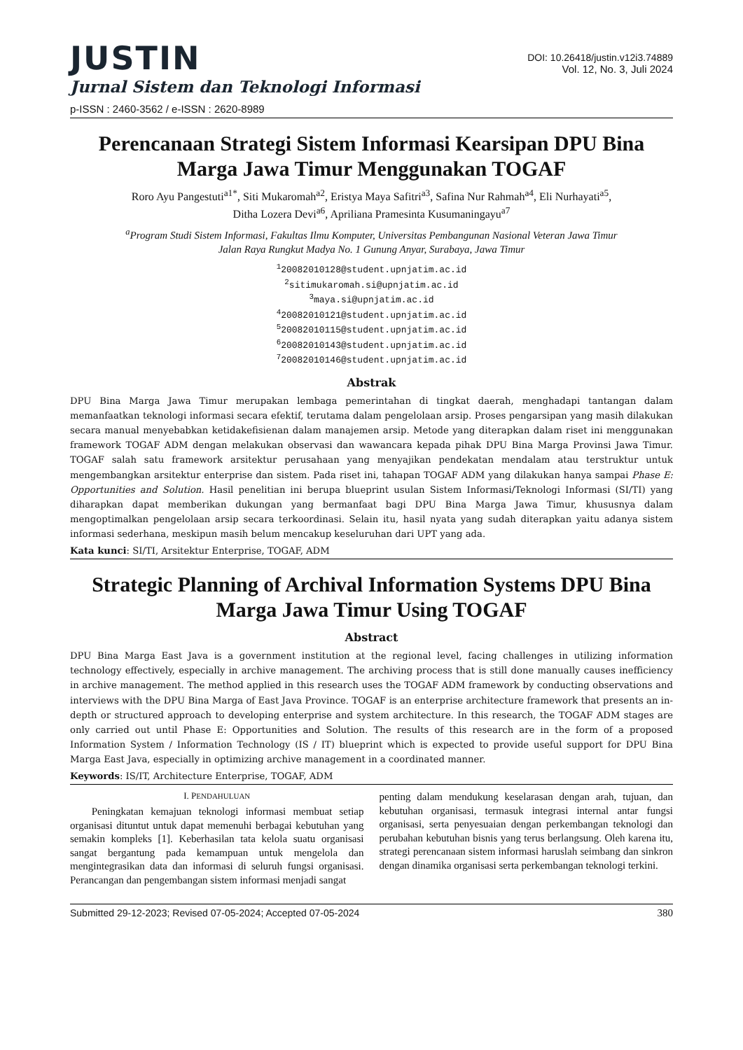JUSTIN
Jurnal Sistem dan Teknologi Informasi
p-ISSN : 2460-3562 / e-ISSN : 2620-8989
DOI: 10.26418/justin.v12i3.74889
Vol. 12, No. 3, Juli 2024
Perencanaan Strategi Sistem Informasi Kearsipan DPU Bina Marga Jawa Timur Menggunakan TOGAF
Roro Ayu Pangestuti<sup>a1*</sup>, Siti Mukaromah<sup>a2</sup>, Eristya Maya Safitri<sup>a3</sup>, Safina Nur Rahmah<sup>a4</sup>, Eli Nurhayati<sup>a5</sup>,
Ditha Lozera Devi<sup>a6</sup>, Apriliana Pramesinta Kusumaningayu<sup>a7</sup>
<sup>a</sup> Program Studi Sistem Informasi, Fakultas Ilmu Komputer, Universitas Pembangunan Nasional Veteran Jawa Timur
Jalan Raya Rungkut Madya No. 1 Gunung Anyar, Surabaya, Jawa Timur
<sup>1</sup> 20082010128@student.upnjatim.ac.id
<sup>2</sup> sitimukaromah.si@upnjatim.ac.id
<sup>3</sup> maya.si@upnjatim.ac.id
<sup>4</sup> 20082010121@student.upnjatim.ac.id
<sup>5</sup> 20082010115@student.upnjatim.ac.id
<sup>6</sup> 20082010143@student.upnjatim.ac.id
<sup>7</sup> 20082010146@student.upnjatim.ac.id
Abstrak
DPU Bina Marga Jawa Timur merupakan lembaga pemerintahan di tingkat daerah, menghadapi tantangan dalam memanfaatkan teknologi informasi secara efektif, terutama dalam pengelolaan arsip. Proses pengarsipan yang masih dilakukan secara manual menyebabkan ketidakefisienan dalam manajemen arsip. Metode yang diterapkan dalam riset ini menggunakan framework TOGAF ADM dengan melakukan observasi dan wawancara kepada pihak DPU Bina Marga Provinsi Jawa Timur. TOGAF salah satu framework arsitektur perusahaan yang menyajikan pendekatan mendalam atau terstruktur untuk mengembangkan arsitektur enterprise dan sistem. Pada riset ini, tahapan TOGAF ADM yang dilakukan hanya sampai Phase E: Opportunities and Solution. Hasil penelitian ini berupa blueprint usulan Sistem Informasi/Teknologi Informasi (SI/TI) yang diharapkan dapat memberikan dukungan yang bermanfaat bagi DPU Bina Marga Jawa Timur, khususnya dalam mengoptimalkan pengelolaan arsip secara terkoordinasi. Selain itu, hasil nyata yang sudah diterapkan yaitu adanya sistem informasi sederhana, meskipun masih belum mencakup keseluruhan dari UPT yang ada.
Kata kunci: SI/TI, Arsitektur Enterprise, TOGAF, ADM
Strategic Planning of Archival Information Systems DPU Bina Marga Jawa Timur Using TOGAF
Abstract
DPU Bina Marga East Java is a government institution at the regional level, facing challenges in utilizing information technology effectively, especially in archive management. The archiving process that is still done manually causes inefficiency in archive management. The method applied in this research uses the TOGAF ADM framework by conducting observations and interviews with the DPU Bina Marga of East Java Province. TOGAF is an enterprise architecture framework that presents an in-depth or structured approach to developing enterprise and system architecture. In this research, the TOGAF ADM stages are only carried out until Phase E: Opportunities and Solution. The results of this research are in the form of a proposed Information System / Information Technology (IS / IT) blueprint which is expected to provide useful support for DPU Bina Marga East Java, especially in optimizing archive management in a coordinated manner.
Keywords: IS/IT, Architecture Enterprise, TOGAF, ADM
I. PENDAHULUAN
Peningkatan kemajuan teknologi informasi membuat setiap organisasi dituntut untuk dapat memenuhi berbagai kebutuhan yang semakin kompleks [1]. Keberhasilan tata kelola suatu organisasi sangat bergantung pada kemampuan untuk mengelola dan mengintegrasikan data dan informasi di seluruh fungsi organisasi. Perancangan dan pengembangan sistem informasi menjadi sangat
penting dalam mendukung keselarasan dengan arah, tujuan, dan kebutuhan organisasi, termasuk integrasi internal antar fungsi organisasi, serta penyesuaian dengan perkembangan teknologi dan perubahan kebutuhan bisnis yang terus berlangsung. Oleh karena itu, strategi perencanaan sistem informasi haruslah seimbang dan sinkron dengan dinamika organisasi serta perkembangan teknologi terkini.
Submitted 29-12-2023; Revised 07-05-2024; Accepted 07-05-2024 380